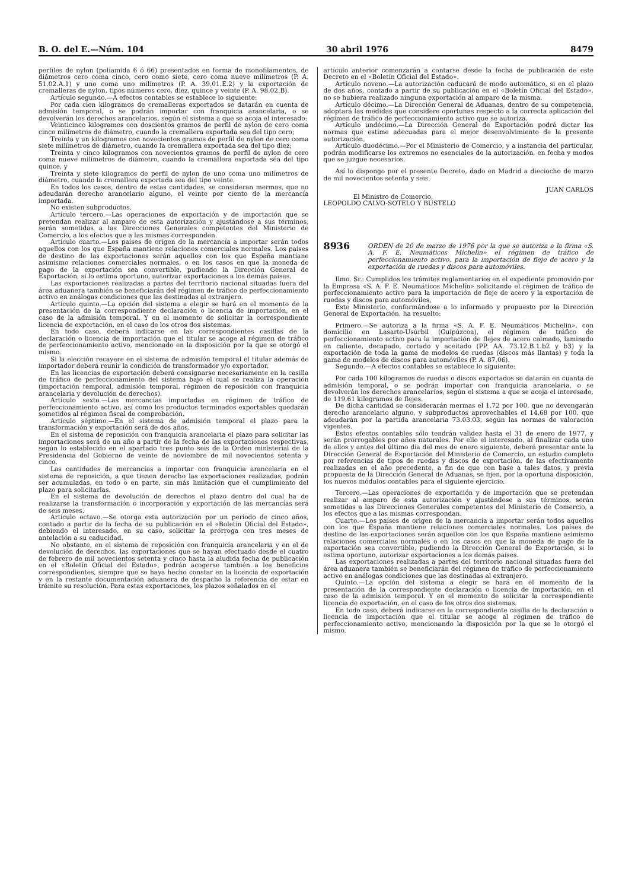B. O. del E.—Núm. 104 30 abril 1976 8479
perfiles de nylon (poliamida 6 ó 66) presentados en forma de monofilamentos, de diámetros cero coma cinco, cero como siete, cero coma nueve milímetros (P. A. 51.02.A.1) y uno coma uno milímetros (P. A. 39.01.E.2) y la exportación de cremalleras de nylon, tipos números cero, diez, quince y veinte (P. A. 98.02.B).
Artículo segundo.—A efectos contables se establece lo siguiente:
Por cada cien kilogramos de cremalleras exportados se datarán en cuenta de admisión temporal, o se podrán importar con franquicia arancelaria, o se devolverán los derechos arancelarios, según el sistema a que se acoja el interesado:
Veinticinco kilogramos con doscientos gramos de perfil de nylon de cero coma cinco milímetros de diámetro, cuando la cremallera exportada sea del tipo cero;
Treinta y un kilogramos con novecientos gramos de perfil de nylon de cero coma siete milímetros de diámetro, cuando la cremallera exportada sea del tipo diez;
Treinta y cinco kilogramos con novecientos gramos de perfil de nylon de cero coma nueve milímetros de diámetro, cuando la cremallera exportada séa del tipo quince, y
Treinta y siete kilogramos de perfil de nylon de uno coma uno milímetros de diámetro, cuando la cremallera exportada sea del tipo veinte.
En todos los casos, dentro de estas cantidades, se consideran mermas, que no adeudarán derecho arancelario alguno, el veinte por ciento de la mercancía importada.
No existen subproductos.
Artículo tercero.—Las operaciones de exportación y de importación que se pretendan realizar al amparo de esta autorización y ajustándose a sus términos, serán sometidas a las Direcciones Generales competentes del Ministerio de Comercio, a los efectos que a las mismas corresponden.
Artículo cuarto.—Los países de origen de la mercancía a importar serán todos aquellos con los que España mantiene relaciones comerciales normales. Los países de destino de las exportaciones serán aquellos con los que España mantiane asimismo relaciones comerciales normales, o en los casos en que la moneda de pago de la exportación sea convertible, pudiendo la Dirección General de Exportación, si lo estima oportuno, autorizar exportaciones a los demás países.
Las exportaciones realizadas a partes del territorio nacional situadas fuera del área aduanera también se beneficiarán del régimen de tráfico de perfeccionamiento activo en análogas condiciones que las destinadas al extranjero.
Artículo quinto.—La opción del sistema a elegir se hará en el momento de la presentación de la correspondiente declaración o licencia de importación, en el caso de la admisión temporal. Y en el momento de solicitar la correspondiente licencia de exportación, en el caso de los otros dos sistemas.
En todo caso, deberá indicarse en las correspondientes casillas de la declaración o licencia de importación que el titular se acoge al régimen de tráfico de perfeccionamiento activo, mencionado en la disposición por la que se otorgó el mismo.
Si la elección recayere en el sistema de admisión temporal el titular además de importador deberá reunir la condición de transformador y/o exportador.
En las licencias de exportación deberá consignarse necesariamente en la casilla de tráfico de perfeccionamiento del sistema bajo el cual se realiza la operación (importación temporal, admisión temporal, régimen de reposición con franquicia arancelaria y devolución de derechos).
Artículo sexto.—Las mercancías importadas en régimen de tráfico de perfeccionamiento activo, así como los productos terminados exportables quedarán sometidos al régimen fiscal de comprobación.
Artículo séptimo.—En el sistema de admisión temporal el plazo para la transformación y exportación será de dos años.
En el sistema de reposición con franquicia arancelaria el plazo para solicitar las importaciones será de un año a partir de la fecha de las exportaciones respectivas, según lo establecido en el apartado tres punto seis de la Orden ministerial de la Presidencia del Gobierno de veinte de noviembre de mil novecientos setenta y cinco.
Las cantidades de mercancías a importar con franquicia arancelaria en el sistema de reposición, a que tienen derecho las exportaciones realizadas, podrán ser acumuladas, en todo o en parte, sin más limitación que el cumplimiento del plazo para solicitarlas.
En el sistema de devolución de derechos el plazo dentro del cual ha de realizarse la transformación o incorporación y exportación de las mercancías será de seis meses.
Artículo octavo.—Se otorga esta autorización por un período de cinco años, contado a partir de la fecha de su publicación en el «Boletín Oficial del Estado», debiendo el interesado, en su caso, solicitar la prórroga con tres meses de antelación a su caducidad.
No obstante, en el sistema de reposición con franquicia arancelaria y en el de devolución de derechos, las exportaciones que se hayan efectuado desde el cuatro de febrero de mil novecientos setenta y cinco hasta la aludida fecha de publicación en el «Boletín Oficial del Estado», podrán acogerse también a los beneficios correspondientes, siempre que se haya hecho constar en la licencia de exportación y en la restante documentación aduanera de despacho la referencia de estar en trámite su resolución. Para estas exportaciones, los plazos señalados en el
artículo anterior comenzarán a contarse desde la fecha de publicación de este Decreto en el «Boletín Oficial del Estado».
Artículo noveno.—La autorización caducará de modo automático, si en el plazo de dos años, contado a partir de su publicación en el «Boletín Oficial del Estado», no se hubiera realizado ninguna exportación al amparo de la misma.
Artículo décimo.—La Dirección General de Aduanas, dentro de su competencia, adoptará las medidas que considere oportunas respecto a la correcta aplicación del régimen de tráfico de perfeccionamiento activo que se autoriza.
Artículo undécimo.—La Dirección General de Exportación podrá dictar las normas que estime adecuadas para el mejor desenvolvimiento de la presente autorización.
Artículo duodécimo.—Por el Ministerio de Comercio, y a instancia del particular, podrán modificarse los extremos no esenciales de la autorización, en fecha y modos que se juzgue necesarios.
Así lo dispongo por el presente Decreto, dado en Madrid a dieciocho de marzo de mil novecientos setenta y seis.
JUAN CARLOS
El Ministro de Comercio,
LEOPOLDO CALVO-SOTELO Y BUSTELO
8936 ORDEN de 20 de marzo de 1976 por la que se autoriza a la firma «S. A. F. E. Neumáticos Michelin» el régimen de tráfico de perfeccionamiento activo, para la importación de fleje de acero y la exportación de ruedas y discos para automóviles.
Ilmo. Sr.: Cumplidos los trámites reglamentarios en el expediente promovido por la Empresa «S. A. F. E. Neumáticos Michelín» solicitando el régimen de tráfico de perfeccionamiento activo para la importación de fleje de acero y la exportación de ruedas y discos para automóviles,
Este Ministerio, conformándose a lo informado y propuesto por la Dirección General de Exportación, ha resuelto:
Primero.—Se autoriza a la firma «S. A. F. E. Neumáticos Michelin», con domicilio en Lasarte-Usúrbil (Guipúzcoa), el régimen de tráfico de perfeccionamiento activo para la importación de flejes de acero calmado, laminado en caliente, decapado, cortado y aceitado (PP. AA. 73.12.B.1.b2 y b3) y la exportación de toda la gama de modelos de ruedas (discos más llantas) y toda la gama de modelos de discos para automóviles (P. A. 87.06).
Segundo.—A efectos contables se establece lo siguiente:
Por cada 100 kilogramos de ruedas o discos exportados se datarán en cuanta de admisión temporal, o se podrán importar con franquicia arancelaria, o se devolverán los derechos arancelarios, según el sistema a que se acoja el interesado, de 119,61 kilogramos de flejes.
De dicha cantidad se considerarán mermas el 1,72 por 100, que no devengarán derecho arancelario alguno, y subproductos aprovechables el 14,68 por 100, que adeudarán por la partida arancelaria 73.03.03, según las normas de valoración vigentes.
Estos efectos contables sólo tendrán validez hasta el 31 de enero de 1977, y serán prorrogables por años naturales. Por ello el interesado, al finalizar cada uno de ellos y antes del último día del mes de enero siguiente, deberá presentar ante la Dirección General de Exportación del Ministerio de Comercio, un estudio completo por referencias de tipos de ruedas y discos de exportación, de las efectivamente realizadas en el año precedente, a fin de que con base a tales datos, y previa propuesta de la Dirección General de Aduanas, se fijen, por la oportuna disposición, los nuevos módulos contables para el siguiente ejercicio.
Tercero.—Las operaciones de exportación y de importación que se pretendan realizar al amparo de esta autorización y ajustándose a sus términos, serán sometidas a las Direcciones Generales competentes del Ministerio de Comercio, a los efectos que a las mismas correspondan.
Cuarto.—Los países de origen de la mercancía a importar serán todos aquellos con los que España mantiene relaciones comerciales normales. Los países de destino de las exportaciones serán aquellos con los que España mantiene asimismo relaciones comerciales normales o en los casos en que la moneda de pago de la exportación sea convertible, pudiendo la Dirección General de Exportación, si lo estima oportuno, autorizar exportaciones a los demás países.
Las exportaciones realizadas a partes del territorio nacional situadas fuera del área aduanera también se beneficiarán del régimen de tráfico de perfeccionamiento activo en análogas condiciones que las destinadas al extranjero.
Quinto.—La opción del sistema a elegir se hará en el momento de la presentación de la correspondiente declaración o licencia de importación, en el caso de la admisión temporal. Y en el momento de solicitar la correspondiente licencia de exportación, en el caso de los otros dos sistemas.
En todo caso, deberá indicarse en la correspondiente casilla de la declaración o licencia de importación que el titular se acoge al régimen de tráfico de perfeccionamiento activo, mencionando la disposición por la que se le otorgó el mismo.